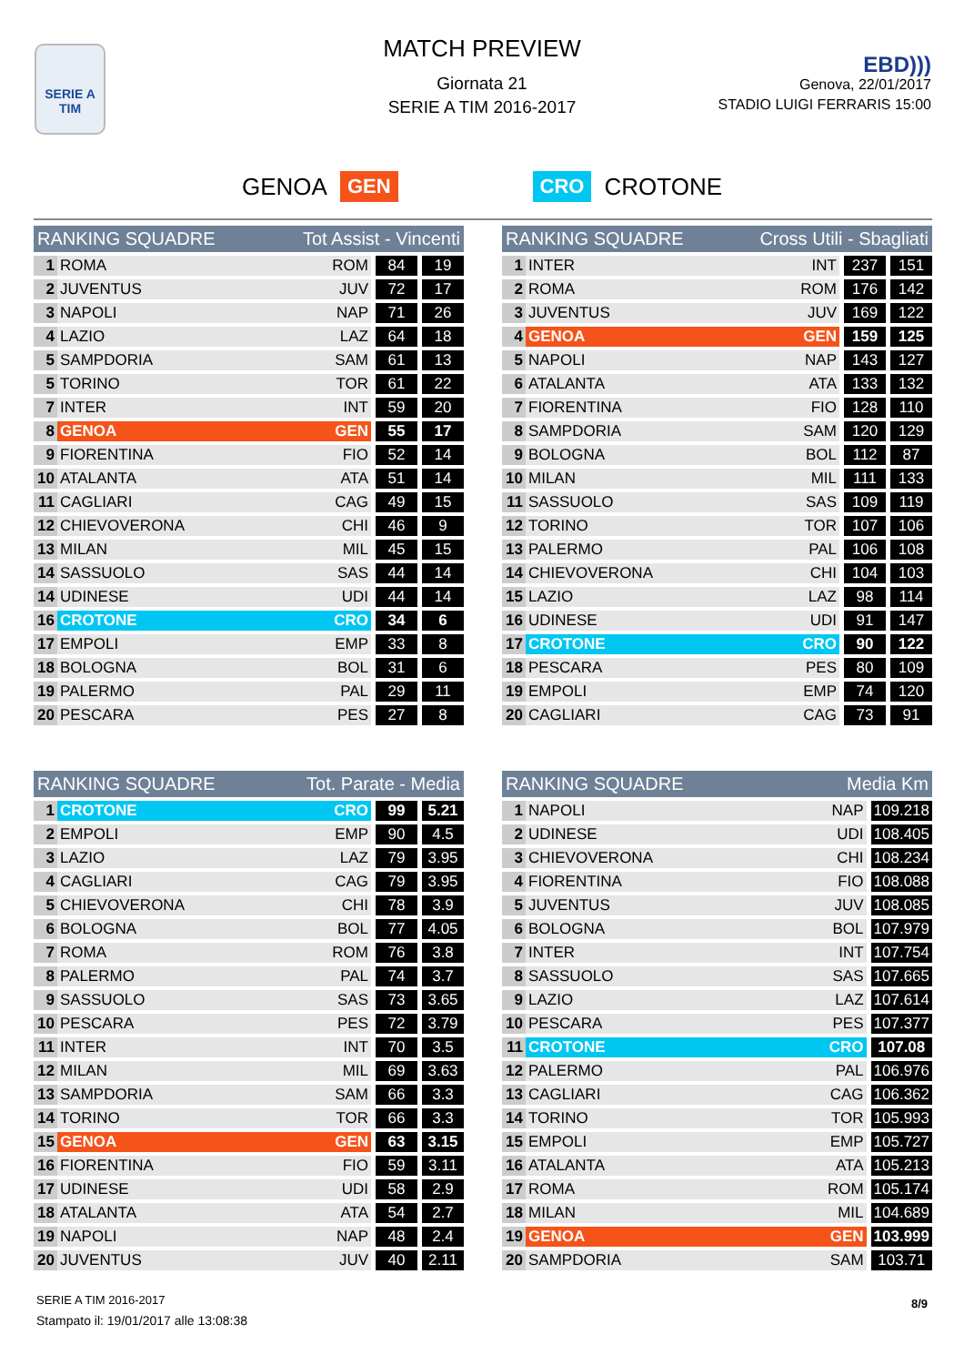SERIE A
TIM
MATCH PREVIEW
Giornata 21
SERIE A TIM 2016-2017
EBD)))
Genova, 22/01/2017
STADIO LUIGI FERRARIS 15:00
GENOA GEN CRO CROTONE
| RANKING SQUADRE | | Tot Assist - Vincenti | | |
| --- | --- | --- | --- | --- |
| 1 | ROMA | ROM | 84 | 19 |
| 2 | JUVENTUS | JUV | 72 | 17 |
| 3 | NAPOLI | NAP | 71 | 26 |
| 4 | LAZIO | LAZ | 64 | 18 |
| 5 | SAMPDORIA | SAM | 61 | 13 |
| 5 | TORINO | TOR | 61 | 22 |
| 7 | INTER | INT | 59 | 20 |
| 8 | GENOA | GEN | 55 | 17 |
| 9 | FIORENTINA | FIO | 52 | 14 |
| 10 | ATALANTA | ATA | 51 | 14 |
| 11 | CAGLIARI | CAG | 49 | 15 |
| 12 | CHIEVOVERONA | CHI | 46 | 9 |
| 13 | MILAN | MIL | 45 | 15 |
| 14 | SASSUOLO | SAS | 44 | 14 |
| 14 | UDINESE | UDI | 44 | 14 |
| 16 | CROTONE | CRO | 34 | 6 |
| 17 | EMPOLI | EMP | 33 | 8 |
| 18 | BOLOGNA | BOL | 31 | 6 |
| 19 | PALERMO | PAL | 29 | 11 |
| 20 | PESCARA | PES | 27 | 8 |
| RANKING SQUADRE | | Cross Utili - Sbagliati | | |
| --- | --- | --- | --- | --- |
| 1 | INTER | INT | 237 | 151 |
| 2 | ROMA | ROM | 176 | 142 |
| 3 | JUVENTUS | JUV | 169 | 122 |
| 4 | GENOA | GEN | 159 | 125 |
| 5 | NAPOLI | NAP | 143 | 127 |
| 6 | ATALANTA | ATA | 133 | 132 |
| 7 | FIORENTINA | FIO | 128 | 110 |
| 8 | SAMPDORIA | SAM | 120 | 129 |
| 9 | BOLOGNA | BOL | 112 | 87 |
| 10 | MILAN | MIL | 111 | 133 |
| 11 | SASSUOLO | SAS | 109 | 119 |
| 12 | TORINO | TOR | 107 | 106 |
| 13 | PALERMO | PAL | 106 | 108 |
| 14 | CHIEVOVERONA | CHI | 104 | 103 |
| 15 | LAZIO | LAZ | 98 | 114 |
| 16 | UDINESE | UDI | 91 | 147 |
| 17 | CROTONE | CRO | 90 | 122 |
| 18 | PESCARA | PES | 80 | 109 |
| 19 | EMPOLI | EMP | 74 | 120 |
| 20 | CAGLIARI | CAG | 73 | 91 |
| RANKING SQUADRE | | Tot. Parate - Media | | |
| --- | --- | --- | --- | --- |
| 1 | CROTONE | CRO | 99 | 5.21 |
| 2 | EMPOLI | EMP | 90 | 4.5 |
| 3 | LAZIO | LAZ | 79 | 3.95 |
| 4 | CAGLIARI | CAG | 79 | 3.95 |
| 5 | CHIEVOVERONA | CHI | 78 | 3.9 |
| 6 | BOLOGNA | BOL | 77 | 4.05 |
| 7 | ROMA | ROM | 76 | 3.8 |
| 8 | PALERMO | PAL | 74 | 3.7 |
| 9 | SASSUOLO | SAS | 73 | 3.65 |
| 10 | PESCARA | PES | 72 | 3.79 |
| 11 | INTER | INT | 70 | 3.5 |
| 12 | MILAN | MIL | 69 | 3.63 |
| 13 | SAMPDORIA | SAM | 66 | 3.3 |
| 14 | TORINO | TOR | 66 | 3.3 |
| 15 | GENOA | GEN | 63 | 3.15 |
| 16 | FIORENTINA | FIO | 59 | 3.11 |
| 17 | UDINESE | UDI | 58 | 2.9 |
| 18 | ATALANTA | ATA | 54 | 2.7 |
| 19 | NAPOLI | NAP | 48 | 2.4 |
| 20 | JUVENTUS | JUV | 40 | 2.11 |
| RANKING SQUADRE | | Media Km | |
| --- | --- | --- | --- |
| 1 | NAPOLI | NAP | 109.218 |
| 2 | UDINESE | UDI | 108.405 |
| 3 | CHIEVOVERONA | CHI | 108.234 |
| 4 | FIORENTINA | FIO | 108.088 |
| 5 | JUVENTUS | JUV | 108.085 |
| 6 | BOLOGNA | BOL | 107.979 |
| 7 | INTER | INT | 107.754 |
| 8 | SASSUOLO | SAS | 107.665 |
| 9 | LAZIO | LAZ | 107.614 |
| 10 | PESCARA | PES | 107.377 |
| 11 | CROTONE | CRO | 107.08 |
| 12 | PALERMO | PAL | 106.976 |
| 13 | CAGLIARI | CAG | 106.362 |
| 14 | TORINO | TOR | 105.993 |
| 15 | EMPOLI | EMP | 105.727 |
| 16 | ATALANTA | ATA | 105.213 |
| 17 | ROMA | ROM | 105.174 |
| 18 | MILAN | MIL | 104.689 |
| 19 | GENOA | GEN | 103.999 |
| 20 | SAMPDORIA | SAM | 103.71 |
SERIE A TIM 2016-2017
Stampato il: 19/01/2017 alle 13:08:38
8/9